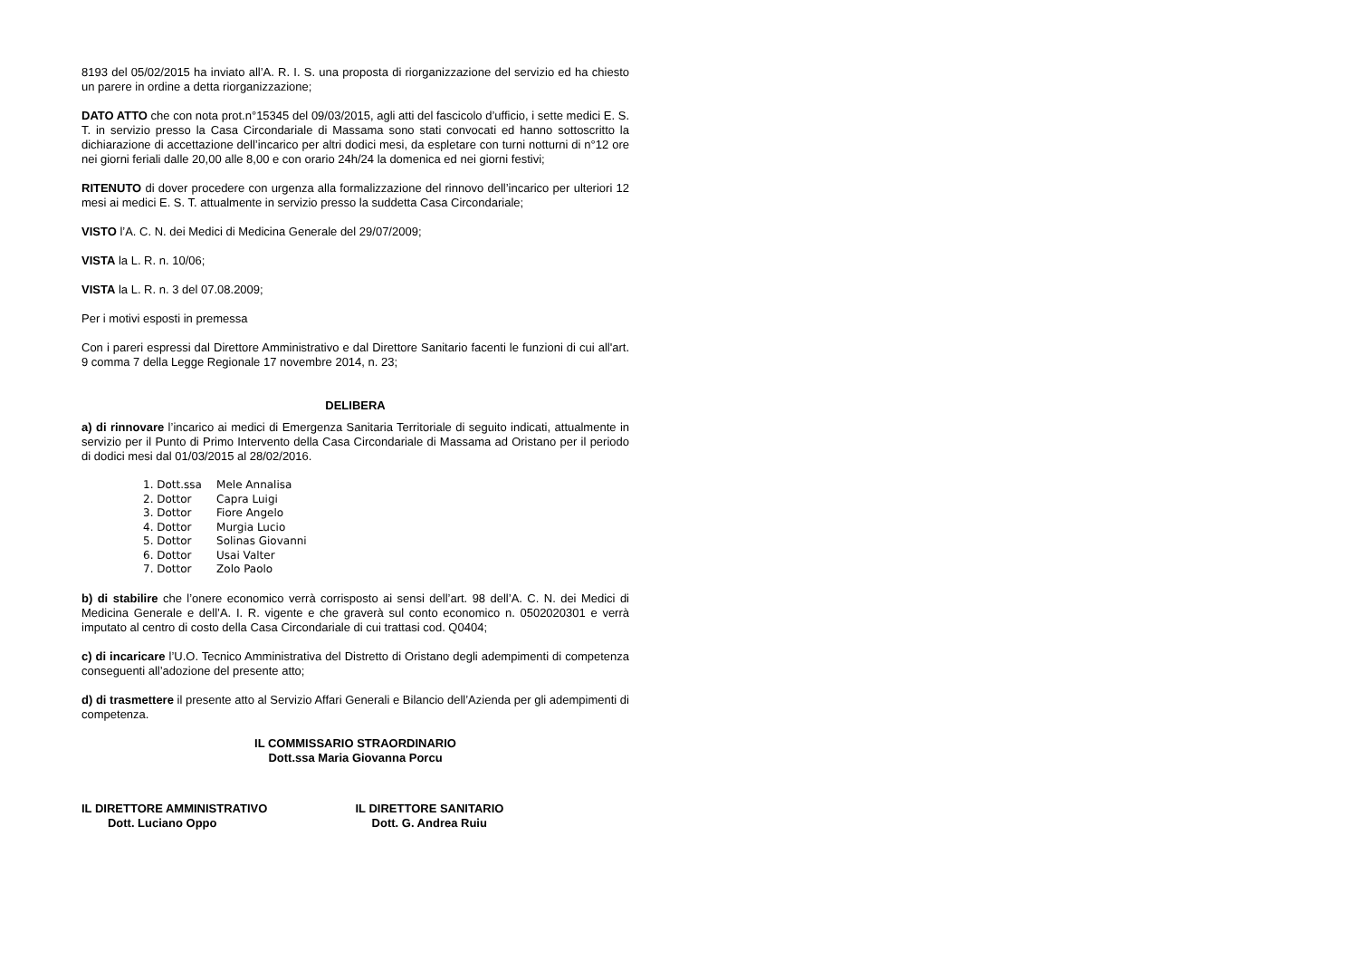8193 del 05/02/2015 ha inviato all’A. R. I. S. una proposta di riorganizzazione del servizio ed ha chiesto un parere in ordine a detta riorganizzazione;
DATO ATTO che con nota prot.n°15345 del 09/03/2015, agli atti del fascicolo d’ufficio, i sette medici E. S. T. in servizio presso la Casa Circondariale di Massama sono stati convocati ed hanno sottoscritto la dichiarazione di accettazione dell’incarico per altri dodici mesi, da espletare con turni notturni di n°12 ore nei giorni feriali dalle 20,00 alle 8,00 e con orario 24h/24 la domenica ed nei giorni festivi;
RITENUTO di dover procedere con urgenza alla formalizzazione del rinnovo dell’incarico per ulteriori 12 mesi ai medici E. S. T. attualmente in servizio presso la suddetta Casa Circondariale;
VISTO l’A. C. N. dei Medici di Medicina Generale del 29/07/2009;
VISTA la L. R. n. 10/06;
VISTA la L. R. n. 3 del 07.08.2009;
Per i motivi esposti in premessa
Con i pareri espressi dal Direttore Amministrativo e dal Direttore Sanitario facenti le funzioni di cui all'art. 9 comma 7 della Legge Regionale 17 novembre 2014, n. 23;
DELIBERA
a) di rinnovare l’incarico ai medici di Emergenza Sanitaria Territoriale di seguito indicati, attualmente in servizio per il Punto di Primo Intervento della Casa Circondariale di Massama ad Oristano per il periodo di dodici mesi dal 01/03/2015 al 28/02/2016.
1. Dott.ssa Mele Annalisa
2. Dottor Capra Luigi
3. Dottor Fiore Angelo
4. Dottor Murgia Lucio
5. Dottor Solinas Giovanni
6. Dottor Usai Valter
7. Dottor Zolo Paolo
b) di stabilire che l’onere economico verrà corrisposto ai sensi dell’art. 98 dell’A. C. N. dei Medici di Medicina Generale e dell’A. I. R. vigente e che graverà sul conto economico n. 0502020301 e verrà imputato al centro di costo della Casa Circondariale di cui trattasi cod. Q0404;
c) di incaricare l’U.O. Tecnico Amministrativa del Distretto di Oristano degli adempimenti di competenza conseguenti all’adozione del presente atto;
d) di trasmettere il presente atto al Servizio Affari Generali e Bilancio dell’Azienda per gli adempimenti di competenza.
IL COMMISSARIO STRAORDINARIO
Dott.ssa Maria Giovanna Porcu
IL DIRETTORE AMMINISTRATIVO
Dott. Luciano Oppo
IL DIRETTORE SANITARIO
Dott. G. Andrea Ruiu